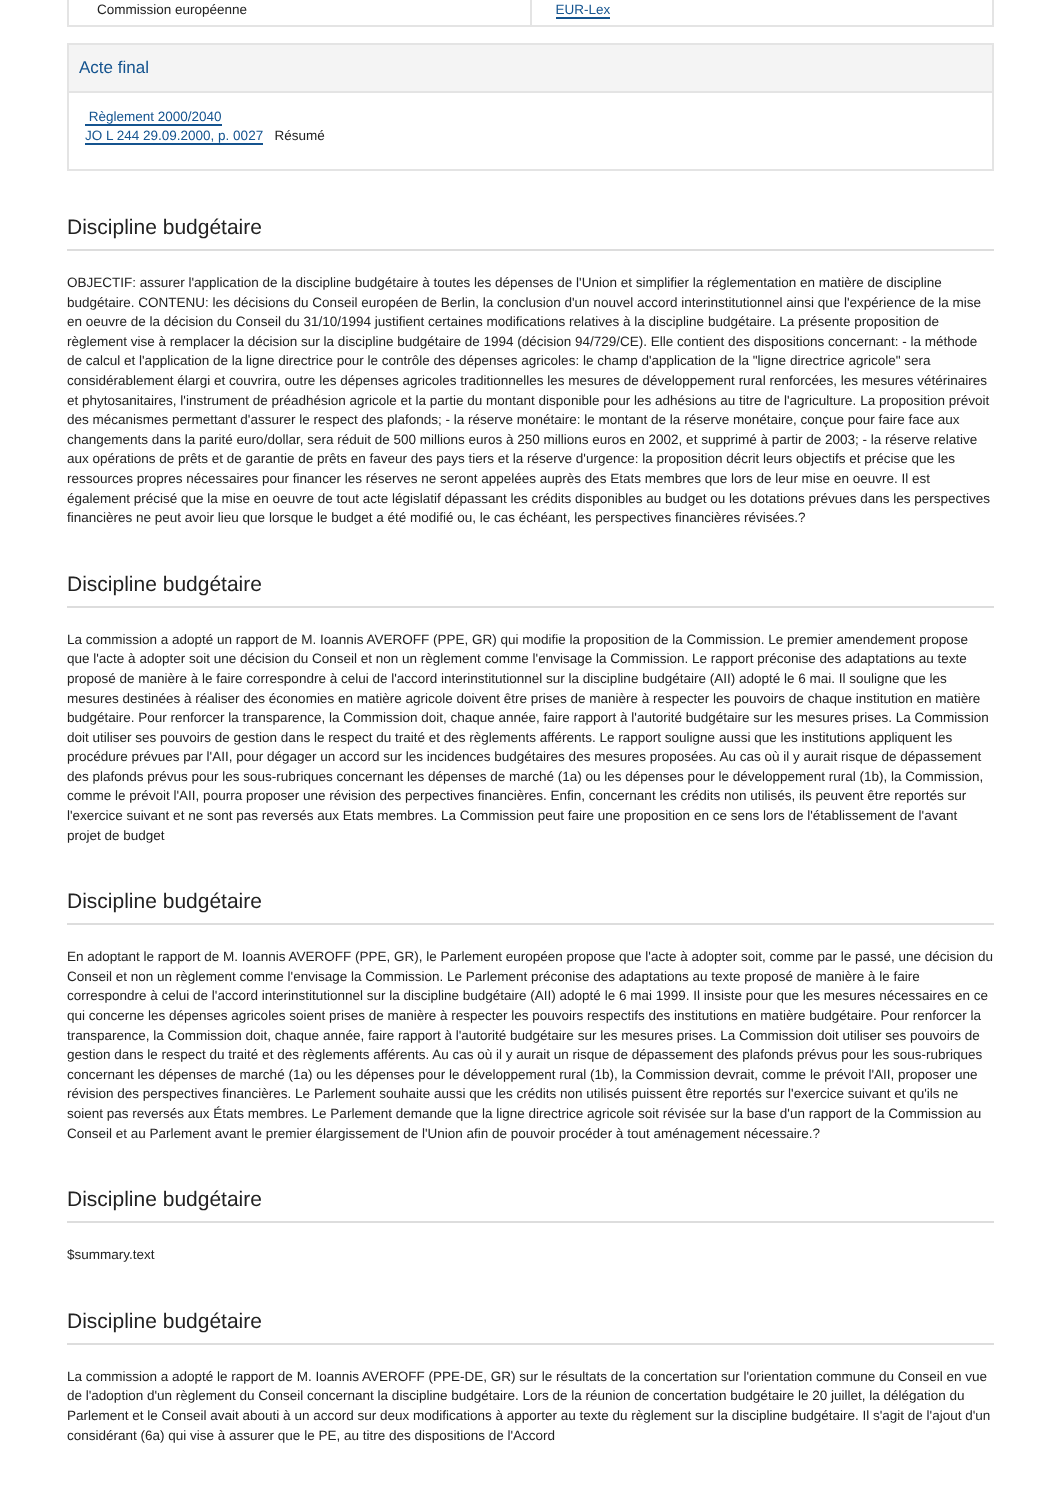| Commission européenne | EUR-Lex |
Acte final
Règlement 2000/2040
JO L 244 29.09.2000, p. 0027 Résumé
Discipline budgétaire
OBJECTIF: assurer l'application de la discipline budgétaire à toutes les dépenses de l'Union et simplifier la réglementation en matière de discipline budgétaire. CONTENU: les décisions du Conseil européen de Berlin, la conclusion d'un nouvel accord interinstitutionnel ainsi que l'expérience de la mise en oeuvre de la décision du Conseil du 31/10/1994 justifient certaines modifications relatives à la discipline budgétaire. La présente proposition de règlement vise à remplacer la décision sur la discipline budgétaire de 1994 (décision 94/729/CE). Elle contient des dispositions concernant: - la méthode de calcul et l'application de la ligne directrice pour le contrôle des dépenses agricoles: le champ d'application de la "ligne directrice agricole" sera considérablement élargi et couvrira, outre les dépenses agricoles traditionnelles les mesures de développement rural renforcées, les mesures vétérinaires et phytosanitaires, l'instrument de préadhésion agricole et la partie du montant disponible pour les adhésions au titre de l'agriculture. La proposition prévoit des mécanismes permettant d'assurer le respect des plafonds; - la réserve monétaire: le montant de la réserve monétaire, conçue pour faire face aux changements dans la parité euro/dollar, sera réduit de 500 millions euros à 250 millions euros en 2002, et supprimé à partir de 2003; - la réserve relative aux opérations de prêts et de garantie de prêts en faveur des pays tiers et la réserve d'urgence: la proposition décrit leurs objectifs et précise que les ressources propres nécessaires pour financer les réserves ne seront appelées auprès des Etats membres que lors de leur mise en oeuvre. Il est également précisé que la mise en oeuvre de tout acte législatif dépassant les crédits disponibles au budget ou les dotations prévues dans les perspectives financières ne peut avoir lieu que lorsque le budget a été modifié ou, le cas échéant, les perspectives financières révisées.?
Discipline budgétaire
La commission a adopté un rapport de M. Ioannis AVEROFF (PPE, GR) qui modifie la proposition de la Commission. Le premier amendement propose que l'acte à adopter soit une décision du Conseil et non un règlement comme l'envisage la Commission. Le rapport préconise des adaptations au texte proposé de manière à le faire correspondre à celui de l'accord interinstitutionnel sur la discipline budgétaire (AII) adopté le 6 mai. Il souligne que les mesures destinées à réaliser des économies en matière agricole doivent être prises de manière à respecter les pouvoirs de chaque institution en matière budgétaire. Pour renforcer la transparence, la Commission doit, chaque année, faire rapport à l'autorité budgétaire sur les mesures prises. La Commission doit utiliser ses pouvoirs de gestion dans le respect du traité et des règlements afférents. Le rapport souligne aussi que les institutions appliquent les procédure prévues par l'AII, pour dégager un accord sur les incidences budgétaires des mesures proposées. Au cas où il y aurait risque de dépassement des plafonds prévus pour les sous-rubriques concernant les dépenses de marché (1a) ou les dépenses pour le développement rural (1b), la Commission, comme le prévoit l'AII, pourra proposer une révision des perpectives financières. Enfin, concernant les crédits non utilisés, ils peuvent être reportés sur l'exercice suivant et ne sont pas reversés aux Etats membres. La Commission peut faire une proposition en ce sens lors de l'établissement de l'avant projet de budget
Discipline budgétaire
En adoptant le rapport de M. Ioannis AVEROFF (PPE, GR), le Parlement européen propose que l'acte à adopter soit, comme par le passé, une décision du Conseil et non un règlement comme l'envisage la Commission. Le Parlement préconise des adaptations au texte proposé de manière à le faire correspondre à celui de l'accord interinstitutionnel sur la discipline budgétaire (AII) adopté le 6 mai 1999. Il insiste pour que les mesures nécessaires en ce qui concerne les dépenses agricoles soient prises de manière à respecter les pouvoirs respectifs des institutions en matière budgétaire. Pour renforcer la transparence, la Commission doit, chaque année, faire rapport à l'autorité budgétaire sur les mesures prises. La Commission doit utiliser ses pouvoirs de gestion dans le respect du traité et des règlements afférents. Au cas où il y aurait un risque de dépassement des plafonds prévus pour les sous-rubriques concernant les dépenses de marché (1a) ou les dépenses pour le développement rural (1b), la Commission devrait, comme le prévoit l'AII, proposer une révision des perspectives financières. Le Parlement souhaite aussi que les crédits non utilisés puissent être reportés sur l'exercice suivant et qu'ils ne soient pas reversés aux États membres. Le Parlement demande que la ligne directrice agricole soit révisée sur la base d'un rapport de la Commission au Conseil et au Parlement avant le premier élargissement de l'Union afin de pouvoir procéder à tout aménagement nécessaire.?
Discipline budgétaire
$summary.text
Discipline budgétaire
La commission a adopté le rapport de M. Ioannis AVEROFF (PPE-DE, GR) sur le résultats de la concertation sur l'orientation commune du Conseil en vue de l'adoption d'un règlement du Conseil concernant la discipline budgétaire. Lors de la réunion de concertation budgétaire le 20 juillet, la délégation du Parlement et le Conseil avait abouti à un accord sur deux modifications à apporter au texte du règlement sur la discipline budgétaire. Il s'agit de l'ajout d'un considérant (6a) qui vise à assurer que le PE, au titre des dispositions de l'Accord